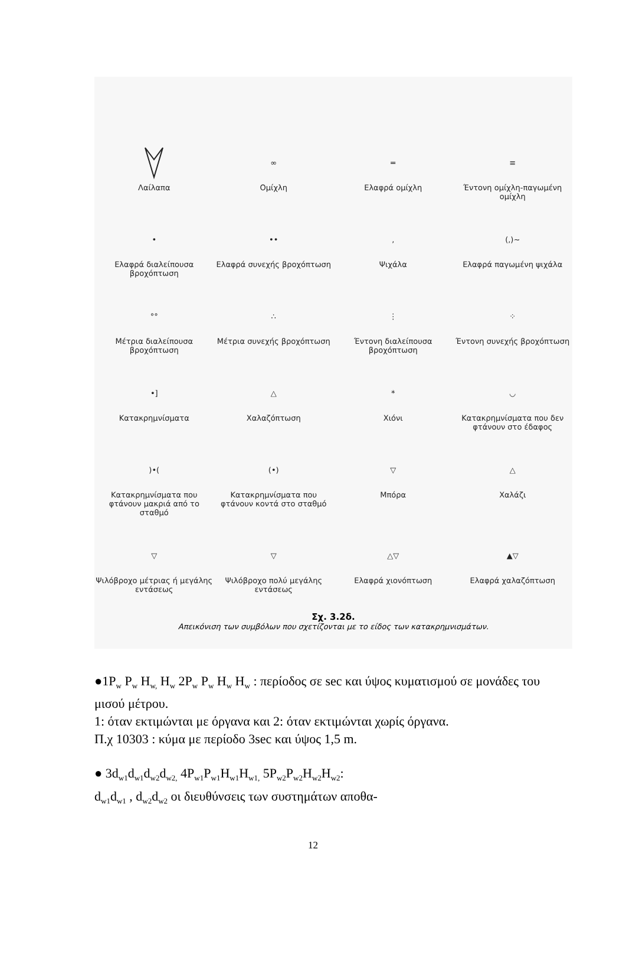Λαίλαπα
∞
Ομίχλη
═
Ελαφρά ομίχλη
≡
Έντονη ομίχλη-παγωμένη ομίχλη
•
Ελαφρά διαλείπουσα βροχόπτωση
••
Ελαφρά συνεχής βροχόπτωση
,
Ψιχάλα
(,)∼
Ελαφρά παγωμένη ψιχάλα
°°
Μέτρια διαλείπουσα βροχόπτωση
∴
Μέτρια συνεχής βροχόπτωση
⋮
Έντονη διαλείπουσα βροχόπτωση
⁘
Έντονη συνεχής βροχόπτωση
•]
Κατακρημνίσματα
△
Χαλαζόπτωση
*
Χιόνι
◡
Κατακρημνίσματα που δεν φτάνουν στο έδαφος
)•(
Κατακρημνίσματα που φτάνουν μακριά από το σταθμό
(•)
Κατακρημνίσματα που φτάνουν κοντά στο σταθμό
▽
Μπόρα
△
Χαλάζι
▽
Ψιλόβροχο μέτριας ή μεγάλης εντάσεως
▽
Ψιλόβροχο πολύ μεγάλης εντάσεως
△▽
Ελαφρά χιονόπτωση
▲▽
Ελαφρά χαλαζόπτωση
Σχ. 3.2δ.
Απεικόνιση των συμβόλων που σχετίζονται με το είδος των κατακρημνισμάτων.
●1P<sub>w</sub> P<sub>w</sub> H<sub>w,</sub> H<sub>w</sub> 2P<sub>w</sub> P<sub>w</sub> H<sub>w</sub> H<sub>w</sub> : περίοδος σε sec και ύψος κυματισμού σε μονάδες του μισού μέτρου.
1: όταν εκτιμώνται με όργανα και 2: όταν εκτιμώνται χωρίς όργανα.
Π.χ 10303 : κύμα με περίοδο 3sec και ύψος 1,5 m.
● 3d<sub>w1</sub>d<sub>w1</sub>d<sub>w2</sub>d<sub>w2,</sub> 4P<sub>w1</sub>P<sub>w1</sub>H<sub>w1</sub>H<sub>w1,</sub> 5P<sub>w2</sub>P<sub>w2</sub>H<sub>w2</sub>H<sub>w2</sub>:
d<sub>w1</sub>d<sub>w1</sub> , d<sub>w2</sub>d<sub>w2</sub> οι διευθύνσεις των συστημάτων αποθα-
12